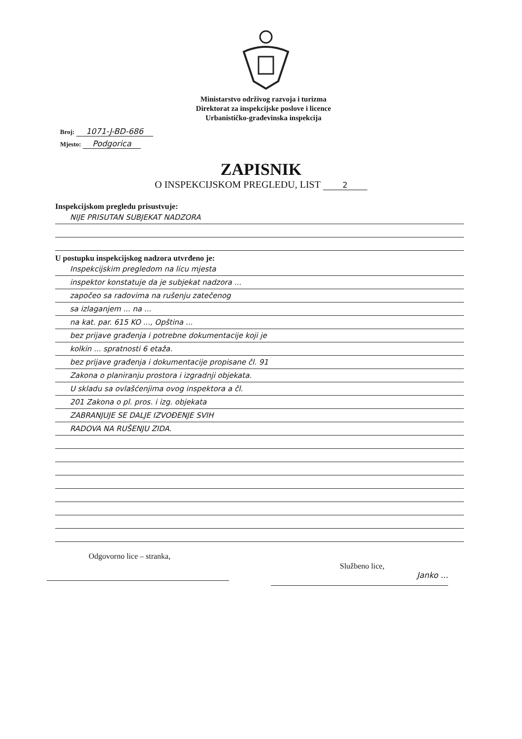Ministarstvo održivog razvoja i turizma
Direktorat za inspekcijske poslove i licence
Urbanističko-građevinska inspekcija
Broj: 1071-J-BD-686
Mjesto: Podgorica
ZAPISNIK
O INSPEKCIJSKOM PREGLEDU, LIST 2
Inspekcijskom pregledu prisustvuje:
NIJE PRISUTAN SUBJEKAT NADZORA
U postupku inspekcijskog nadzora utvrđeno je:
Inspekcijskim pregledom na licu mjesta
inspektor konstatuje da je subjekat nadzora ...
započeo sa radovima na rušenju zatečenog
sa izlaganjem ... na ...
na kat. par. 615 KO ..., Opština ...
bez prijave građenja i potrebne dokumentacije koji je
kolkin ... spratnosti 6 etaža.
bez prijave građenja i dokumentacije propisane čl. 91
Zakona o planiranju prostora i izgradnji objekata.
U skladu sa ovlašćenjima ovog inspektora a čl.
201 Zakona o pl. pros. i izg. objekata
ZABRANJUJE SE DALJE IZVOĐENJE SVIH
RADOVA NA RUŠENJU ZIDA.
Odgovorno lice – stranka,
Službeno lice,
Janko ...